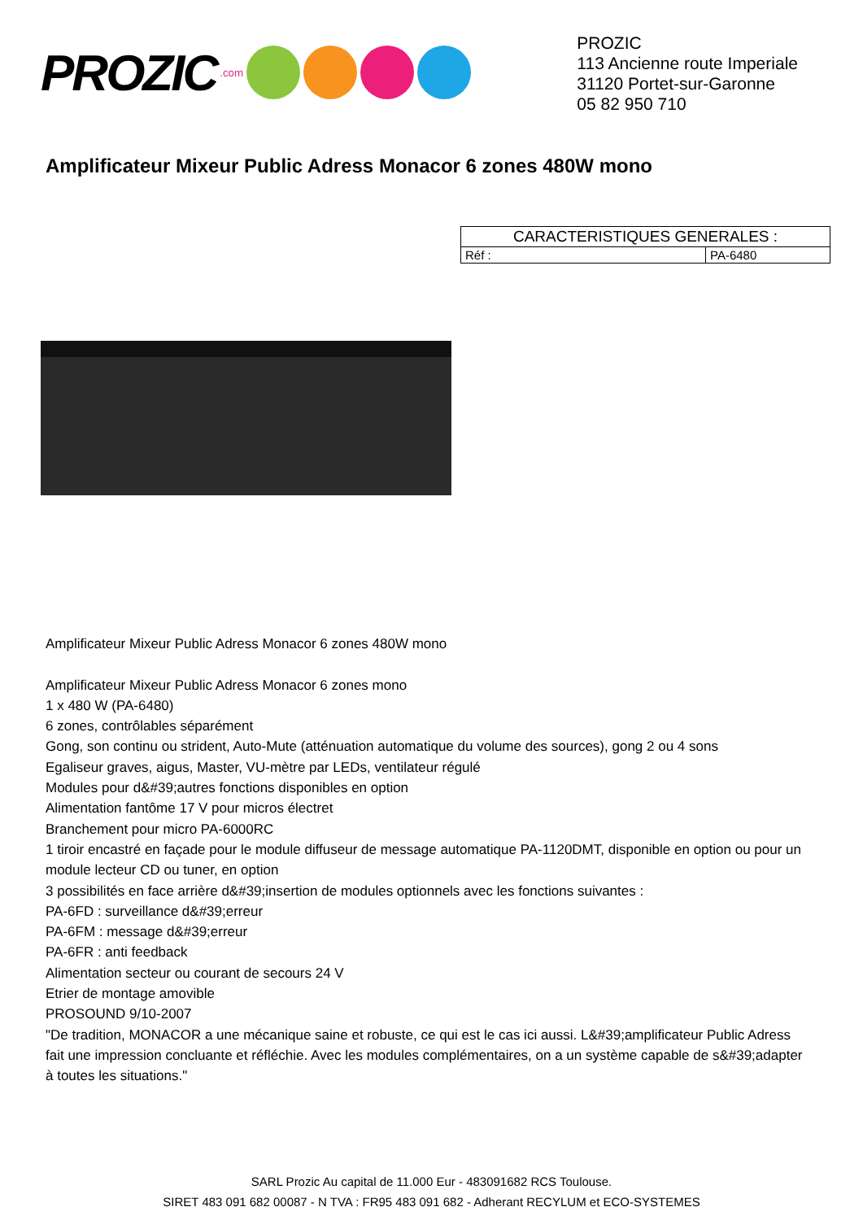PROZIC.com
PROZIC
113 Ancienne route Imperiale
31120 Portet-sur-Garonne
05 82 950 710
Amplificateur Mixeur Public Adress Monacor 6 zones 480W mono
| CARACTERISTIQUES GENERALES : | |
| --- | --- |
| Réf : | PA-6480 |
Amplificateur Mixeur Public Adress Monacor 6 zones 480W mono
Amplificateur Mixeur Public Adress Monacor 6 zones mono
1 x 480 W (PA-6480)
6 zones, contrôlables séparément
Gong, son continu ou strident, Auto-Mute (atténuation automatique du volume des sources), gong 2 ou 4 sons
Egaliseur graves, aigus, Master, VU-mètre par LEDs, ventilateur régulé
Modules pour d&#39;autres fonctions disponibles en option
Alimentation fantôme 17 V pour micros électret
Branchement pour micro PA-6000RC
1 tiroir encastré en façade pour le module diffuseur de message automatique PA-1120DMT, disponible en option ou pour un module lecteur CD ou tuner, en option
3 possibilités en face arrière d&#39;insertion de modules optionnels avec les fonctions suivantes :
PA-6FD : surveillance d&#39;erreur
PA-6FM : message d&#39;erreur
PA-6FR : anti feedback
Alimentation secteur ou courant de secours 24 V
Etrier de montage amovible
PROSOUND 9/10-2007
"De tradition, MONACOR a une mécanique saine et robuste, ce qui est le cas ici aussi. L&#39;amplificateur Public Adress fait une impression concluante et réfléchie. Avec les modules complémentaires, on a un système capable de s&#39;adapter à toutes les situations."
SARL Prozic Au capital de 11.000 Eur - 483091682 RCS Toulouse.
SIRET 483 091 682 00087 - N TVA : FR95 483 091 682 - Adherant RECYLUM et ECO-SYSTEMES